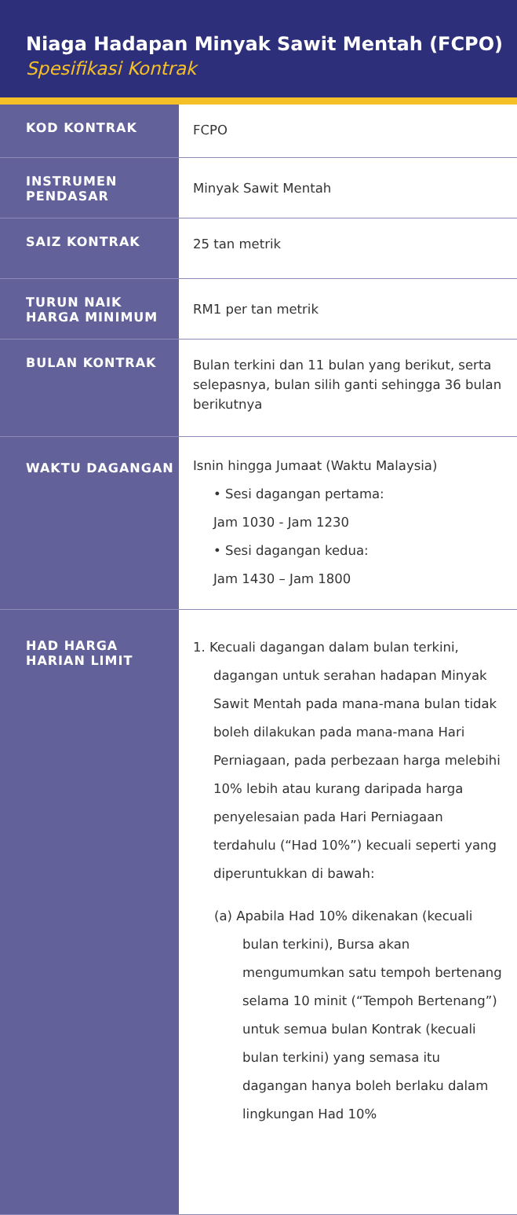Niaga Hadapan Minyak Sawit Mentah (FCPO)
Spesifikasi Kontrak
| KOD KONTRAK | FCPO |
| INSTRUMEN PENDASAR | Minyak Sawit Mentah |
| SAIZ KONTRAK | 25 tan metrik |
| TURUN NAIK HARGA MINIMUM | RM1 per tan metrik |
| BULAN KONTRAK | Bulan terkini dan 11 bulan yang berikut, serta selepasnya, bulan silih ganti sehingga 36 bulan berikutnya |
| WAKTU DAGANGAN | Isnin hingga Jumaat (Waktu Malaysia) • Sesi dagangan pertama: Jam 1030 - Jam 1230 • Sesi dagangan kedua: Jam 1430 – Jam 1800 |
| HAD HARGA HARIAN LIMIT | 1. Kecuali dagangan dalam bulan terkini, dagangan untuk serahan hadapan Minyak Sawit Mentah pada mana-mana bulan tidak boleh dilakukan pada mana-mana Hari Perniagaan, pada perbezaan harga melebihi 10% lebih atau kurang daripada harga penyelesaian pada Hari Perniagaan terdahulu (“Had 10%”) kecuali seperti yang diperuntukkan di bawah: (a) Apabila Had 10% dikenakan (kecuali bulan terkini), Bursa akan mengumumkan satu tempoh bertenang selama 10 minit (“Tempoh Bertenang”) untuk semua bulan Kontrak (kecuali bulan terkini) yang semasa itu dagangan hanya boleh berlaku dalam lingkungan Had 10% |